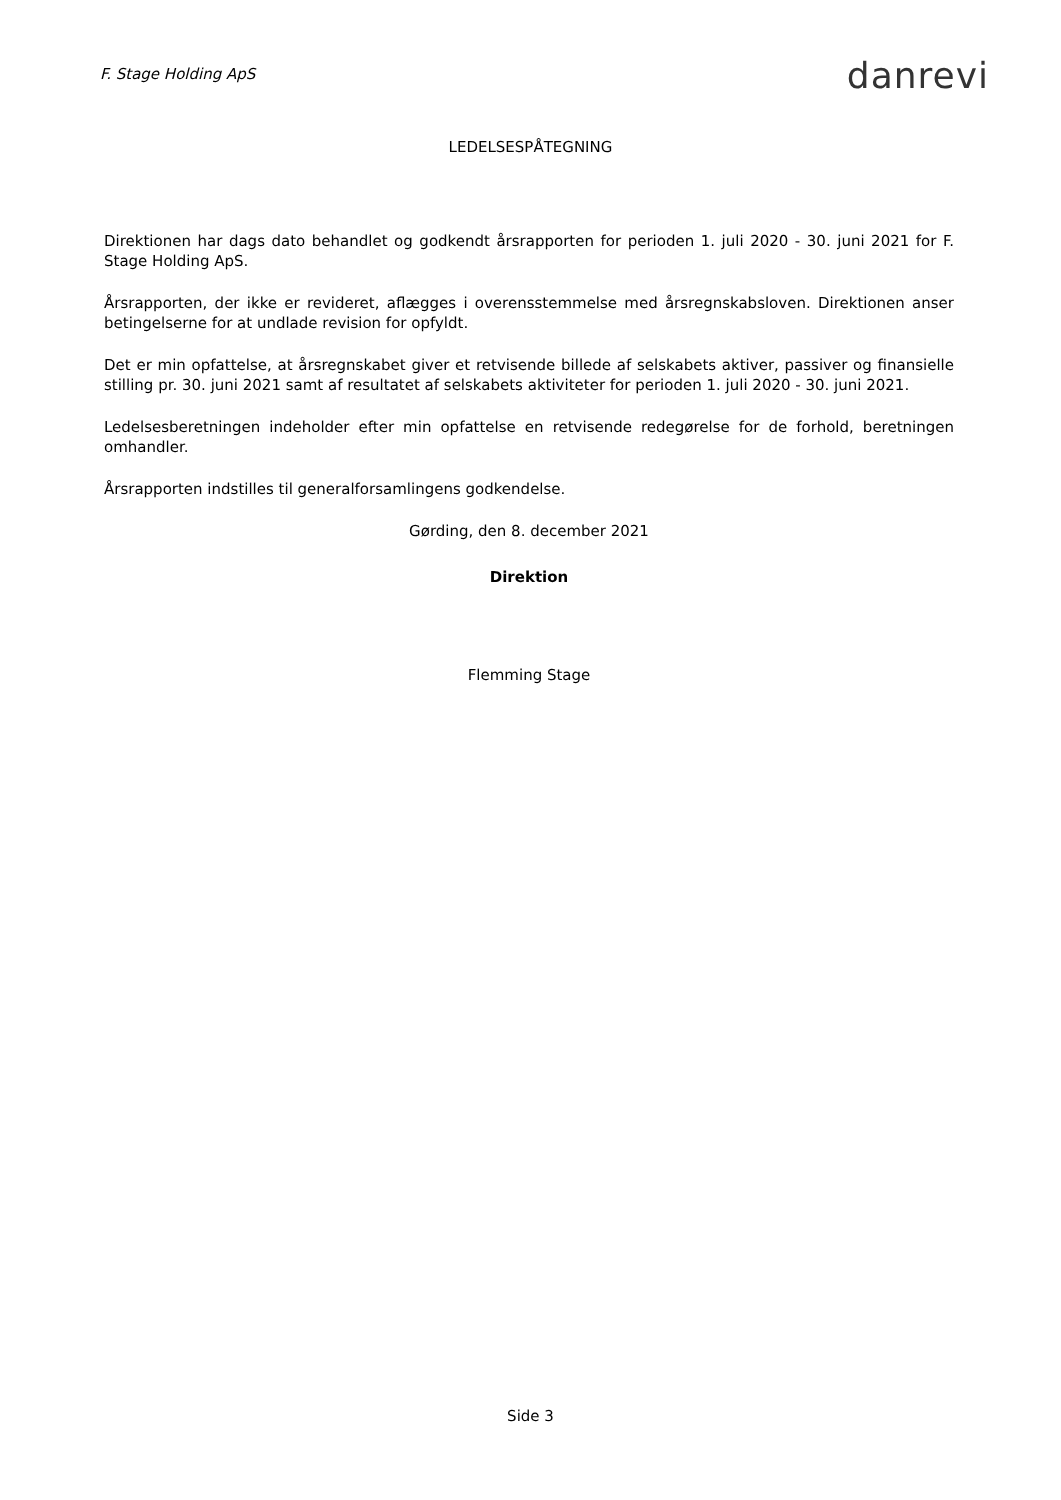F. Stage Holding ApS
danrevi
LEDELSESPÅTEGNING
Direktionen har dags dato behandlet og godkendt årsrapporten for perioden 1. juli 2020 - 30. juni 2021 for F. Stage Holding ApS.
Årsrapporten, der ikke er revideret, aflægges i overensstemmelse med årsregnskabsloven. Direktionen anser betingelserne for at undlade revision for opfyldt.
Det er min opfattelse, at årsregnskabet giver et retvisende billede af selskabets aktiver, passiver og finansielle stilling pr. 30. juni 2021 samt af resultatet af selskabets aktiviteter for perioden 1. juli 2020 - 30. juni 2021.
Ledelsesberetningen indeholder efter min opfattelse en retvisende redegørelse for de forhold, beretningen omhandler.
Årsrapporten indstilles til generalforsamlingens godkendelse.
Gørding, den 8. december 2021
Direktion
Flemming Stage
Side 3